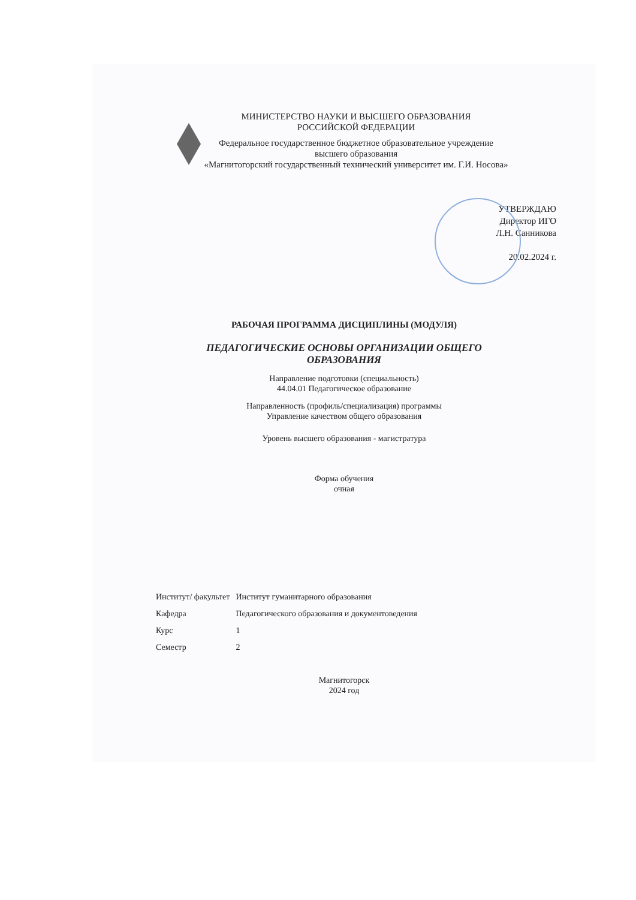МИНИСТЕРСТВО НАУКИ И ВЫСШЕГО ОБРАЗОВАНИЯ
РОССИЙСКОЙ ФЕДЕРАЦИИ
Федеральное государственное бюджетное образовательное учреждение
высшего образования
«Магнитогорский государственный технический университет им. Г.И. Носова»
УТВЕРЖДАЮ
Директор ИГО
Л.Н. Санникова
20.02.2024 г.
РАБОЧАЯ ПРОГРАММА ДИСЦИПЛИНЫ (МОДУЛЯ)
ПЕДАГОГИЧЕСКИЕ ОСНОВЫ ОРГАНИЗАЦИИ ОБЩЕГО
ОБРАЗОВАНИЯ
Направление подготовки (специальность)
44.04.01 Педагогическое образование
Направленность (профиль/специализация) программы
Управление качеством общего образования
Уровень высшего образования - магистратура
Форма обучения
очная
| Институт/ факультет | Институт гуманитарного образования |
| Кафедра | Педагогического образования и документоведения |
| Курс | 1 |
| Семестр | 2 |
Магнитогорск
2024 год